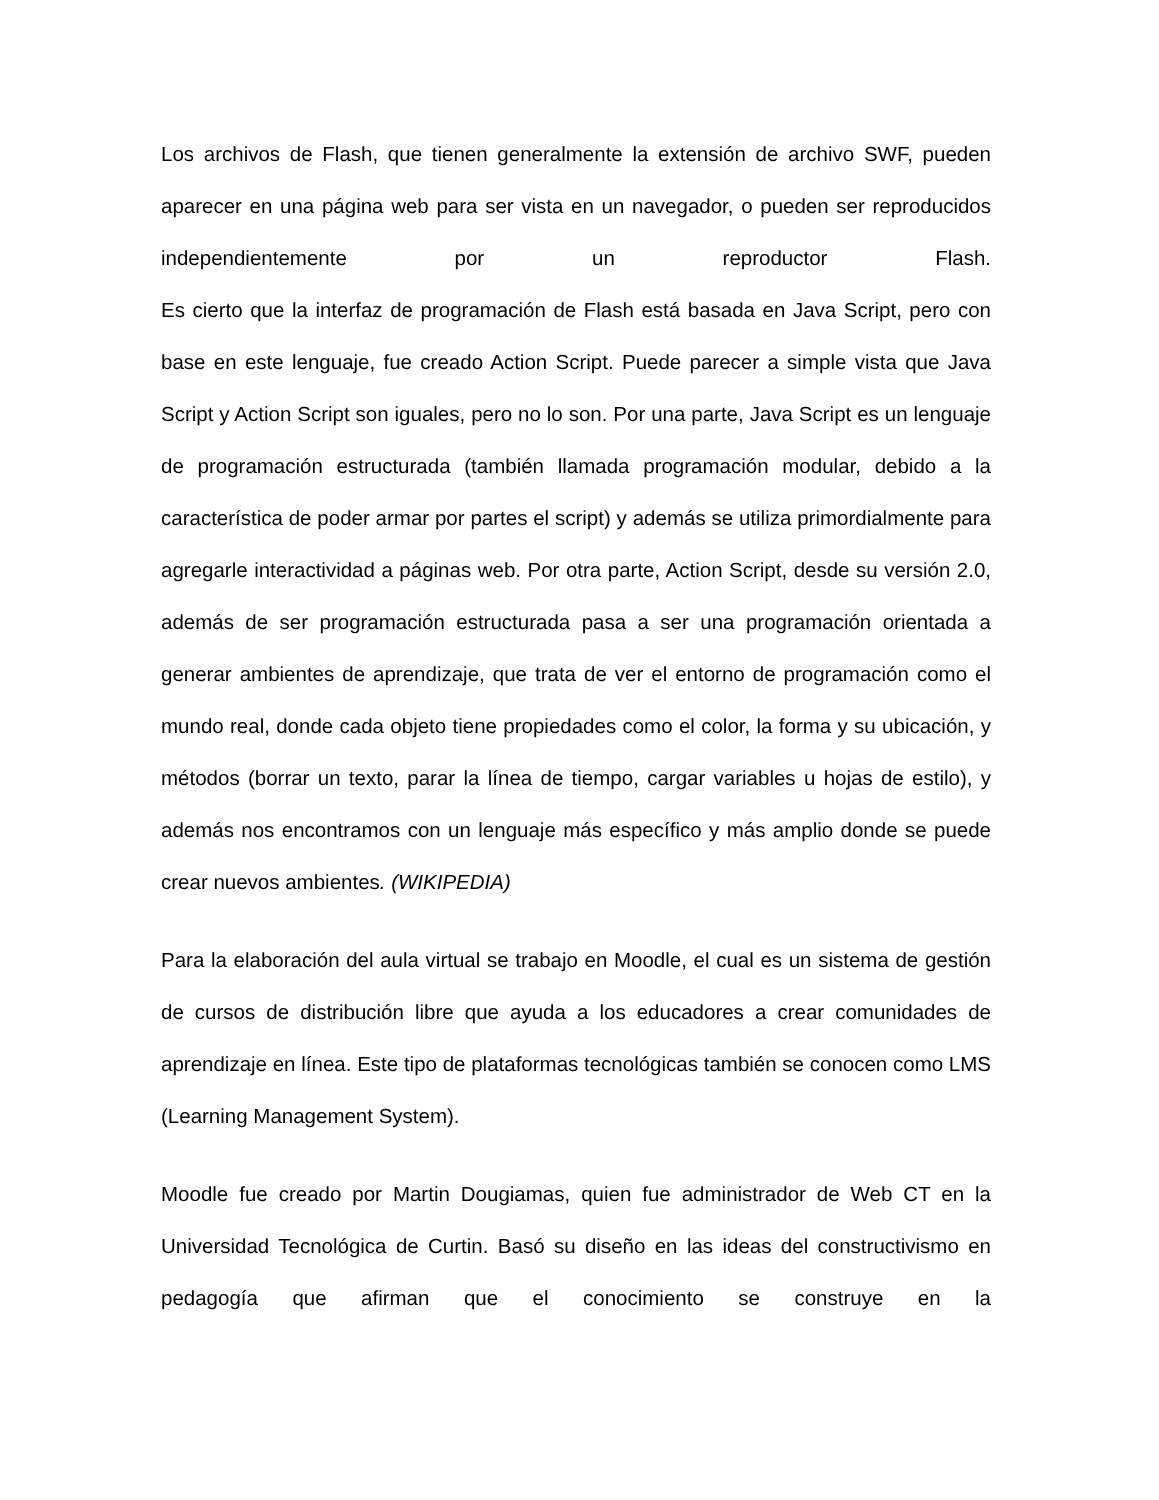Los archivos de Flash, que tienen generalmente la extensión de archivo SWF, pueden aparecer en una página web para ser vista en un navegador, o pueden ser reproducidos independientemente por un reproductor Flash.
Es cierto que la interfaz de programación de Flash está basada en Java Script, pero con base en este lenguaje, fue creado Action Script. Puede parecer a simple vista que Java Script y Action Script son iguales, pero no lo son. Por una parte, Java Script es un lenguaje de programación estructurada (también llamada programación modular, debido a la característica de poder armar por partes el script) y además se utiliza primordialmente para agregarle interactividad a páginas web. Por otra parte, Action Script, desde su versión 2.0, además de ser programación estructurada pasa a ser una programación orientada a generar ambientes de aprendizaje, que trata de ver el entorno de programación como el mundo real, donde cada objeto tiene propiedades como el color, la forma y su ubicación, y métodos (borrar un texto, parar la línea de tiempo, cargar variables u hojas de estilo), y además nos encontramos con un lenguaje más específico y más amplio donde se puede crear nuevos ambientes. (WIKIPEDIA)
Para la elaboración del aula virtual se trabajo en Moodle, el cual es un sistema de gestión de cursos de distribución libre que ayuda a los educadores a crear comunidades de aprendizaje en línea. Este tipo de plataformas tecnológicas también se conocen como LMS (Learning Management System).
Moodle fue creado por Martin Dougiamas, quien fue administrador de Web CT en la Universidad Tecnológica de Curtin. Basó su diseño en las ideas del constructivismo en pedagogía que afirman que el conocimiento se construye en la